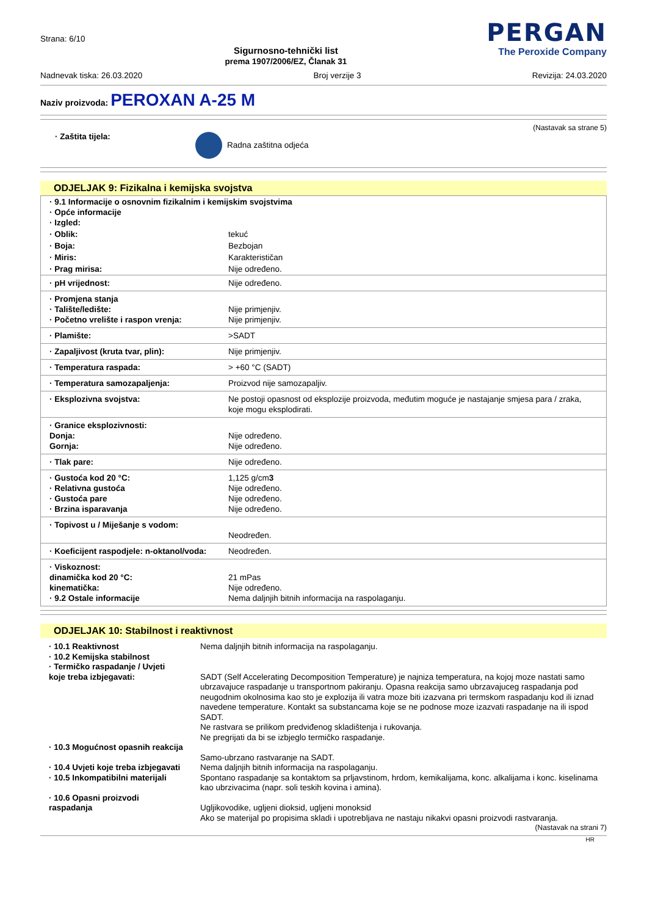Strana: 6/10
Sigurnosno-tehnički list
prema 1907/2006/EZ, Članak 31
PERGAN
The Peroxide Company
Nadnevak tiska: 26.03.2020 Broj verzije 3 Revizija: 24.03.2020
Naziv proizvoda: PEROXAN A-25 M
(Nastavak sa strane 5)
· Zaštita tijela: Radna zaštitna odjeća
ODJELJAK 9: Fizikalna i kemijska svojstva
| · 9.1 Informacije o osnovnim fizikalnim i kemijskim svojstvima · Opće informacije · Izgled: | |
| · Oblik: | tekuć |
| · Boja: | Bezbojan |
| · Miris: | Karakterističan |
| · Prag mirisa: | Nije određeno. |
| · pH vrijednost: | Nije određeno. |
| · Promjena stanja · Talište/ledište: · Početno vrelište i raspon vrenja: | Nije primjenjiv. Nije primjenjiv. |
| · Plamište: | >SADT |
| · Zapaljivost (kruta tvar, plin): | Nije primjenjiv. |
| · Temperatura raspada: | > +60 °C (SADT) |
| · Temperatura samozapaljenja: | Proizvod nije samozapaljiv. |
| · Eksplozivna svojstva: | Ne postoji opasnost od eksplozije proizvoda, međutim moguće je nastajanje smjesa para / zraka, koje mogu eksplodirati. |
| · Granice eksplozivnosti: Donja: Gornja: | Nije određeno. Nije određeno. |
| · Tlak pare: | Nije određeno. |
| · Gustoća kod 20 °C: · Relativna gustoća · Gustoća pare · Brzina isparavanja | 1,125 g/cm 3 Nije određeno. Nije određeno. Nije određeno. |
| · Topivost u / Miješanje s vodom: | Neodređen. |
| · Koeficijent raspodjele: n-oktanol/voda: | Neodređen. |
| · Viskoznost: dinamička kod 20 °C: kinematička: · 9.2 Ostale informacije | 21 mPas Nije određeno. Nema daljnjih bitnih informacija na raspolaganju. |
ODJELJAK 10: Stabilnost i reaktivnost
| · 10.1 Reaktivnost | Nema daljnjih bitnih informacija na raspolaganju. |
| · 10.2 Kemijska stabilnost · Termičko raspadanje / Uvjeti koje treba izbjegavati: | SADT (Self Accelerating Decomposition Temperature) je najniza temperatura, na kojoj moze nastati samo ubrzavajuce raspadanje u transportnom pakiranju. Opasna reakcija samo ubrzavajuceg raspadanja pod neugodnim okolnosima kao sto je explozija ili vatra moze biti izazvana pri termskom raspadanju kod ili iznad navedene temperature. Kontakt sa substancama koje se ne podnose moze izazvati raspadanje na ili ispod SADT. Ne rastvara se prilikom predviđenog skladištenja i rukovanja. Ne pregrijati da bi se izbjeglo termičko raspadanje. |
| · 10.3 Mogućnost opasnih reakcija | Samo-ubrzano rastvaranje na SADT. |
| · 10.4 Uvjeti koje treba izbjegavati | Nema daljnjih bitnih informacija na raspolaganju. |
| · 10.5 Inkompatibilni materijali | Spontano raspadanje sa kontaktom sa prljavstinom, hrdom, kemikalijama, konc. alkalijama i konc. kiselinama kao ubrzivacima (napr. soli teskih kovina i amina). |
| · 10.6 Opasni proizvodi raspadanja | Ugljikovodike, ugljeni dioksid, ugljeni monoksid Ako se materijal po propisima skladi i upotrebljava ne nastaju nikakvi opasni proizvodi rastvaranja. |
(Nastavak na strani 7)
HR